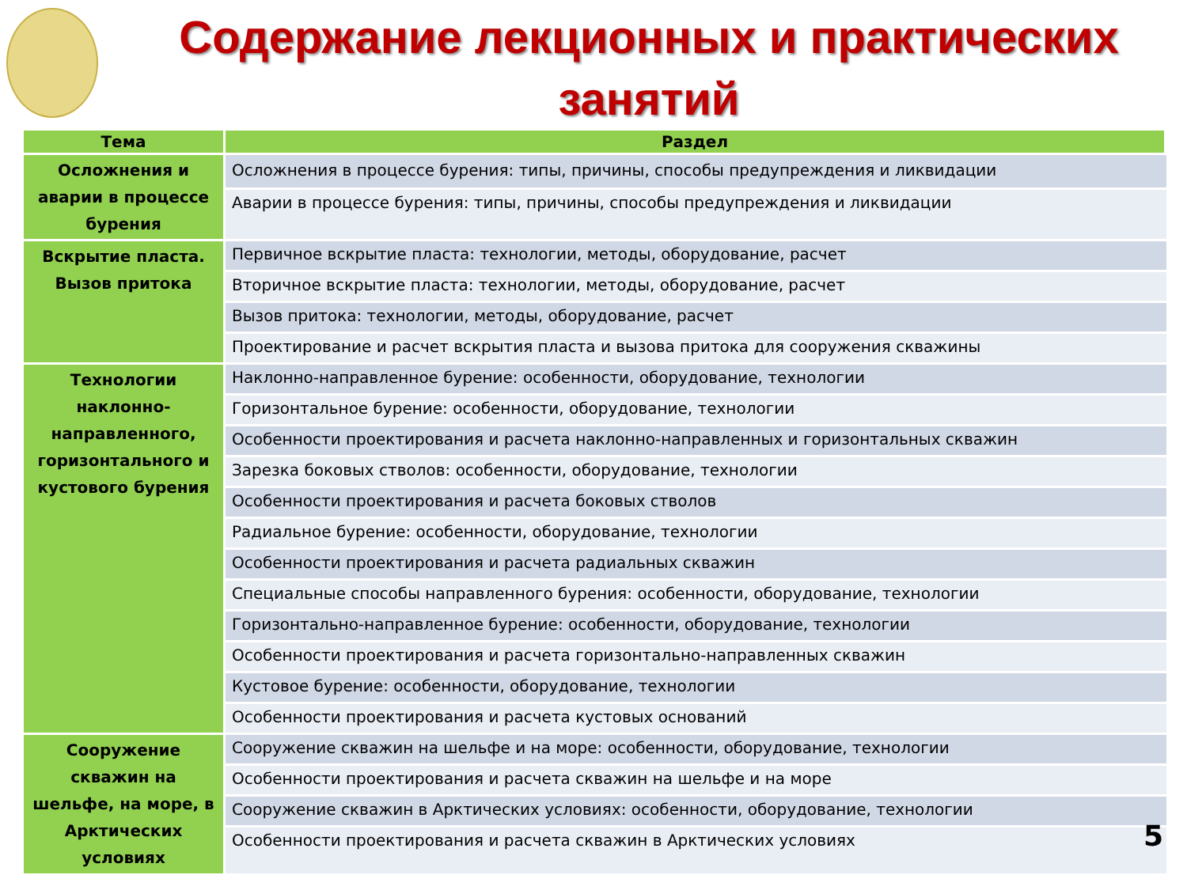Содержание лекционных и практических занятий
| Тема | Раздел |
| --- | --- |
| Осложнения и аварии в процессе бурения | Осложнения в процессе бурения: типы, причины, способы предупреждения и ликвидации |
| | Аварии в процессе бурения: типы, причины, способы предупреждения и ликвидации |
| Вскрытие пласта. Вызов притока | Первичное вскрытие пласта: технологии, методы, оборудование, расчет |
| | Вторичное вскрытие пласта: технологии, методы, оборудование, расчет |
| | Вызов притока: технологии, методы, оборудование, расчет |
| | Проектирование и расчет вскрытия пласта и вызова притока для сооружения скважины |
| Технологии наклонно-направленного, горизонтального и кустового бурения | Наклонно-направленное бурение: особенности, оборудование, технологии |
| | Горизонтальное бурение: особенности, оборудование, технологии |
| | Особенности проектирования и расчета наклонно-направленных и горизонтальных скважин |
| | Зарезка боковых стволов: особенности, оборудование, технологии |
| | Особенности проектирования и расчета боковых стволов |
| | Радиальное бурение: особенности, оборудование, технологии |
| | Особенности проектирования и расчета радиальных скважин |
| | Специальные способы направленного бурения: особенности, оборудование, технологии |
| | Горизонтально-направленное бурение: особенности, оборудование, технологии |
| | Особенности проектирования и расчета горизонтально-направленных скважин |
| | Кустовое бурение: особенности, оборудование, технологии |
| | Особенности проектирования и расчета кустовых оснований |
| Сооружение скважин на шельфе, на море, в Арктических условиях | Сооружение скважин на шельфе и на море: особенности, оборудование, технологии |
| | Особенности проектирования и расчета скважин на шельфе и на море |
| | Сооружение скважин в Арктических условиях: особенности, оборудование, технологии |
| | Особенности проектирования и расчета скважин в Арктических условиях |
5